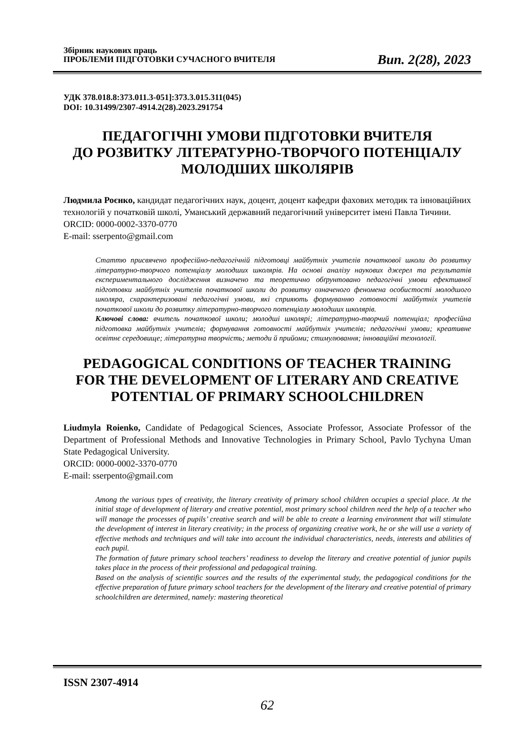Збірник наукових праць
ПРОБЛЕМИ ПІДГОТОВКИ СУЧАСНОГО ВЧИТЕЛЯ
Вип. 2(28), 2023
УДК 378.018.8:373.011.3-051]:373.3.015.311(045)
DOI: 10.31499/2307-4914.2(28).2023.291754
ПЕДАГОГІЧНІ УМОВИ ПІДГОТОВКИ ВЧИТЕЛЯ
ДО РОЗВИТКУ ЛІТЕРАТУРНО-ТВОРЧОГО ПОТЕНЦІАЛУ
МОЛОДШИХ ШКОЛЯРІВ
Людмила Роєнко, кандидат педагогічних наук, доцент, доцент кафедри фахових методик та інноваційних технологій у початковій школі, Уманський державний педагогічний університет імені Павла Тичини.
ORCID: 0000-0002-3370-0770
E-mail: sserpento@gmail.com
Статтю присвячено професійно-педагогічній підготовці майбутніх учителів початкової школи до розвитку літературно-творчого потенціалу молодших школярів. На основі аналізу наукових джерел та результатів експериментального дослідження визначено та теоретично обґрунтовано педагогічні умови ефективної підготовки майбутніх учителів початкової школи до розвитку означеного феномена особистості молодшого школяра, схарактеризовані педагогічні умови, які сприяють формуванню готовності майбутніх учителів початкової школи до розвитку літературно-творчого потенціалу молодших школярів.
Ключові слова: вчитель початкової школи; молодші школярі; літературно-творчий потенціал; професійна підготовка майбутніх учителів; формування готовності майбутніх учителів; педагогічні умови; креативне освітнє середовище; літературна творчість; методи й прийоми; стимулювання; інноваційні технології.
PEDAGOGICAL CONDITIONS OF TEACHER TRAINING
FOR THE DEVELOPMENT OF LITERARY AND CREATIVE
POTENTIAL OF PRIMARY SCHOOLCHILDREN
Liudmyla Roienko, Candidate of Pedagogical Sciences, Associate Professor, Associate Professor of the Department of Professional Methods and Innovative Technologies in Primary School, Pavlo Tychyna Uman State Pedagogical University.
ORCID: 0000-0002-3370-0770
E-mail: sserpento@gmail.com
Among the various types of creativity, the literary creativity of primary school children occupies a special place. At the initial stage of development of literary and creative potential, most primary school children need the help of a teacher who will manage the processes of pupils’ creative search and will be able to create a learning environment that will stimulate the development of interest in literary creativity; in the process of organizing creative work, he or she will use a variety of effective methods and techniques and will take into account the individual characteristics, needs, interests and abilities of each pupil.
The formation of future primary school teachers’ readiness to develop the literary and creative potential of junior pupils takes place in the process of their professional and pedagogical training.
Based on the analysis of scientific sources and the results of the experimental study, the pedagogical conditions for the effective preparation of future primary school teachers for the development of the literary and creative potential of primary schoolchildren are determined, namely: mastering theoretical
ISSN 2307-4914
62